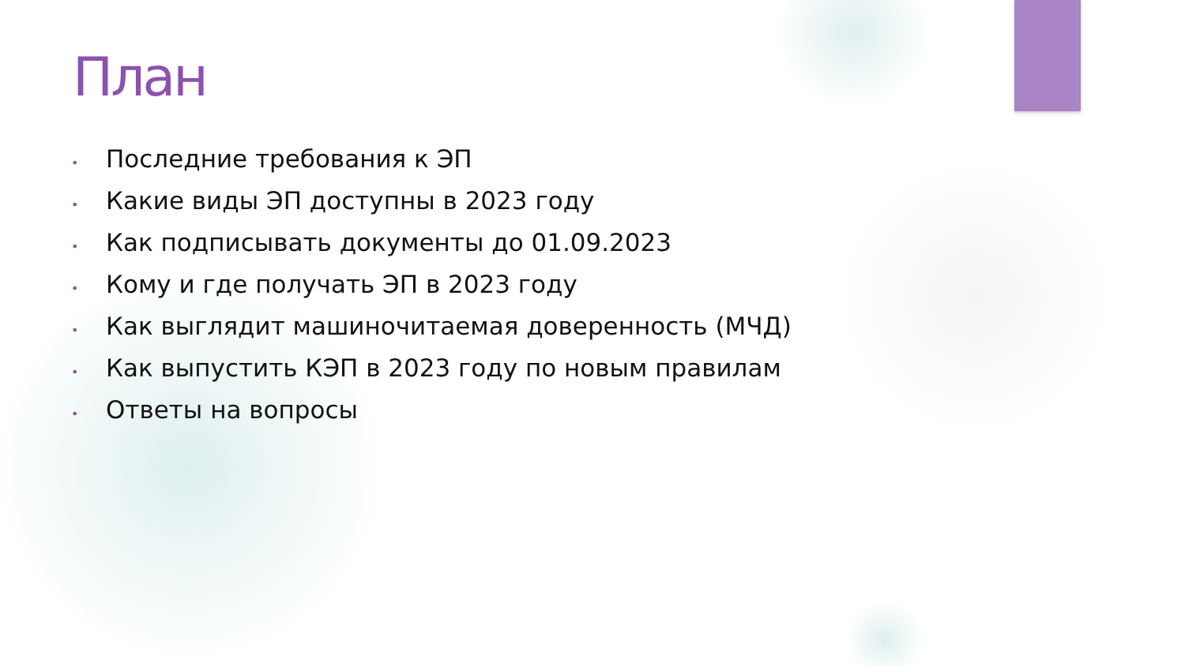План
• Последние требования к ЭП
• Какие виды ЭП доступны в 2023 году
• Как подписывать документы до 01.09.2023
• Кому и где получать ЭП в 2023 году
• Как выглядит машиночитаемая доверенность (МЧД)
• Как выпустить КЭП в 2023 году по новым правилам
• Ответы на вопросы